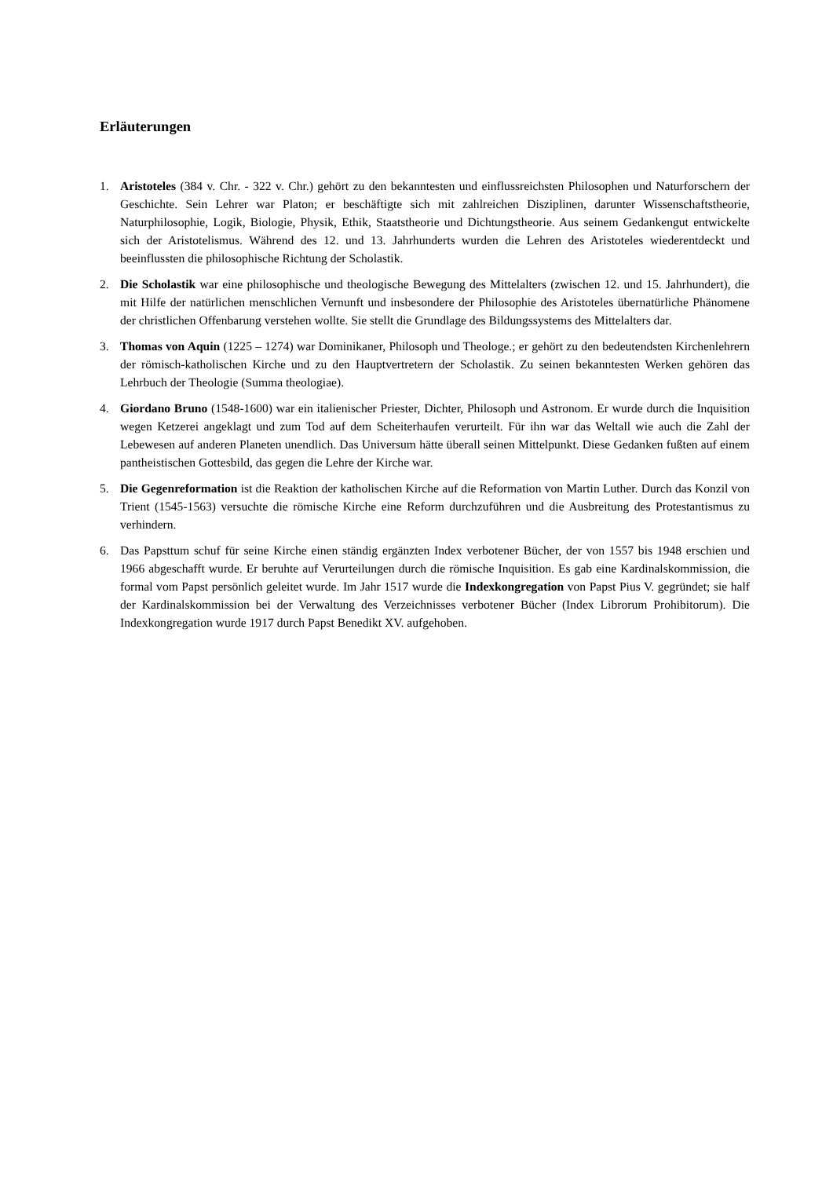Erläuterungen
1. Aristoteles (384 v. Chr. - 322 v. Chr.) gehört zu den bekanntesten und einflussreichsten Philosophen und Naturforschern der Geschichte. Sein Lehrer war Platon; er beschäftigte sich mit zahlreichen Disziplinen, darunter Wissenschaftstheorie, Naturphilosophie, Logik, Biologie, Physik, Ethik, Staatstheorie und Dichtungstheorie. Aus seinem Gedankengut entwickelte sich der Aristotelismus. Während des 12. und 13. Jahrhunderts wurden die Lehren des Aristoteles wiederentdeckt und beeinflussten die philosophische Richtung der Scholastik.
2. Die Scholastik war eine philosophische und theologische Bewegung des Mittelalters (zwischen 12. und 15. Jahrhundert), die mit Hilfe der natürlichen menschlichen Vernunft und insbesondere der Philosophie des Aristoteles übernatürliche Phänomene der christlichen Offenbarung verstehen wollte. Sie stellt die Grundlage des Bildungssystems des Mittelalters dar.
3. Thomas von Aquin (1225 – 1274) war Dominikaner, Philosoph und Theologe.; er gehört zu den bedeutendsten Kirchenlehrern der römisch-katholischen Kirche und zu den Hauptvertretern der Scholastik. Zu seinen bekanntesten Werken gehören das Lehrbuch der Theologie (Summa theologiae).
4. Giordano Bruno (1548-1600) war ein italienischer Priester, Dichter, Philosoph und Astronom. Er wurde durch die Inquisition wegen Ketzerei angeklagt und zum Tod auf dem Scheiterhaufen verurteilt. Für ihn war das Weltall wie auch die Zahl der Lebewesen auf anderen Planeten unendlich. Das Universum hätte überall seinen Mittelpunkt. Diese Gedanken fußten auf einem pantheistischen Gottesbild, das gegen die Lehre der Kirche war.
5. Die Gegenreformation ist die Reaktion der katholischen Kirche auf die Reformation von Martin Luther. Durch das Konzil von Trient (1545-1563) versuchte die römische Kirche eine Reform durchzuführen und die Ausbreitung des Protestantismus zu verhindern.
6. Das Papsttum schuf für seine Kirche einen ständig ergänzten Index verbotener Bücher, der von 1557 bis 1948 erschien und 1966 abgeschafft wurde. Er beruhte auf Verurteilungen durch die römische Inquisition. Es gab eine Kardinalskommission, die formal vom Papst persönlich geleitet wurde. Im Jahr 1517 wurde die Indexkongregation von Papst Pius V. gegründet; sie half der Kardinalskommission bei der Verwaltung des Verzeichnisses verbotener Bücher (Index Librorum Prohibitorum). Die Indexkongregation wurde 1917 durch Papst Benedikt XV. aufgehoben.